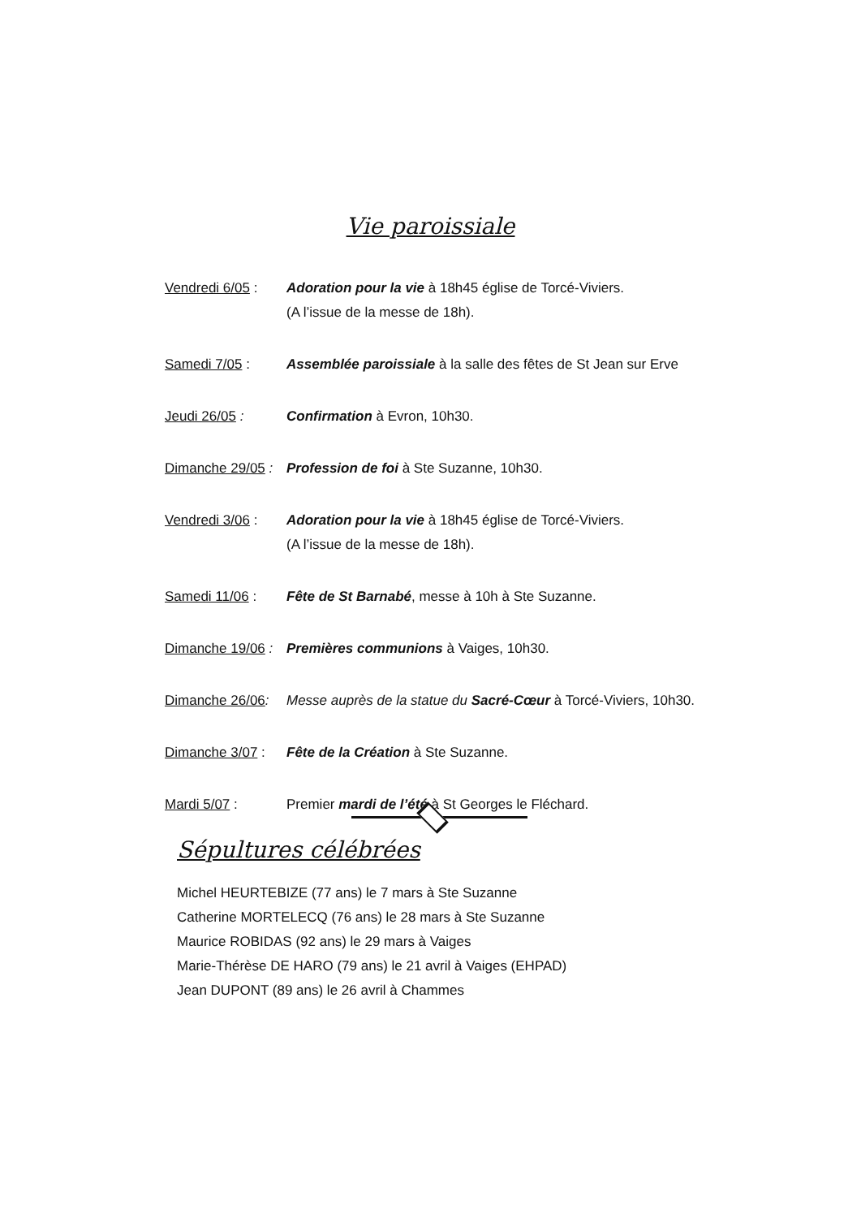Vie paroissiale
Vendredi 6/05 :
Adoration pour la vie à 18h45 église de Torcé-Viviers.
(A l’issue de la messe de 18h).
Samedi 7/05 : Assemblée paroissiale à la salle des fêtes de St Jean sur Erve
Jeudi 26/05 : Confirmation à Evron, 10h30.
Dimanche 29/05 :
Profession de foi à Ste Suzanne, 10h30.
Vendredi 3/06 :
Adoration pour la vie à 18h45 église de Torcé-Viviers.
(A l’issue de la messe de 18h).
Samedi 11/06 : Fête de St Barnabé, messe à 10h à Ste Suzanne.
Dimanche 19/06 :
Premières communions à Vaiges, 10h30.
Dimanche 26/06:
Messe auprès de la statue du Sacré-Cœur à Torcé-Viviers, 10h30.
Dimanche 3/07 :
Fête de la Création à Ste Suzanne.
Mardi 5/07 : Premier mardi de l’été à St Georges le Fléchard.
Sépultures célébrées
Michel HEURTEBIZE (77 ans) le 7 mars à Ste Suzanne
Catherine MORTELECQ (76 ans) le 28 mars à Ste Suzanne
Maurice ROBIDAS (92 ans) le 29 mars à Vaiges
Marie-Thérèse DE HARO (79 ans) le 21 avril à Vaiges (EHPAD)
Jean DUPONT (89 ans) le 26 avril à Chammes